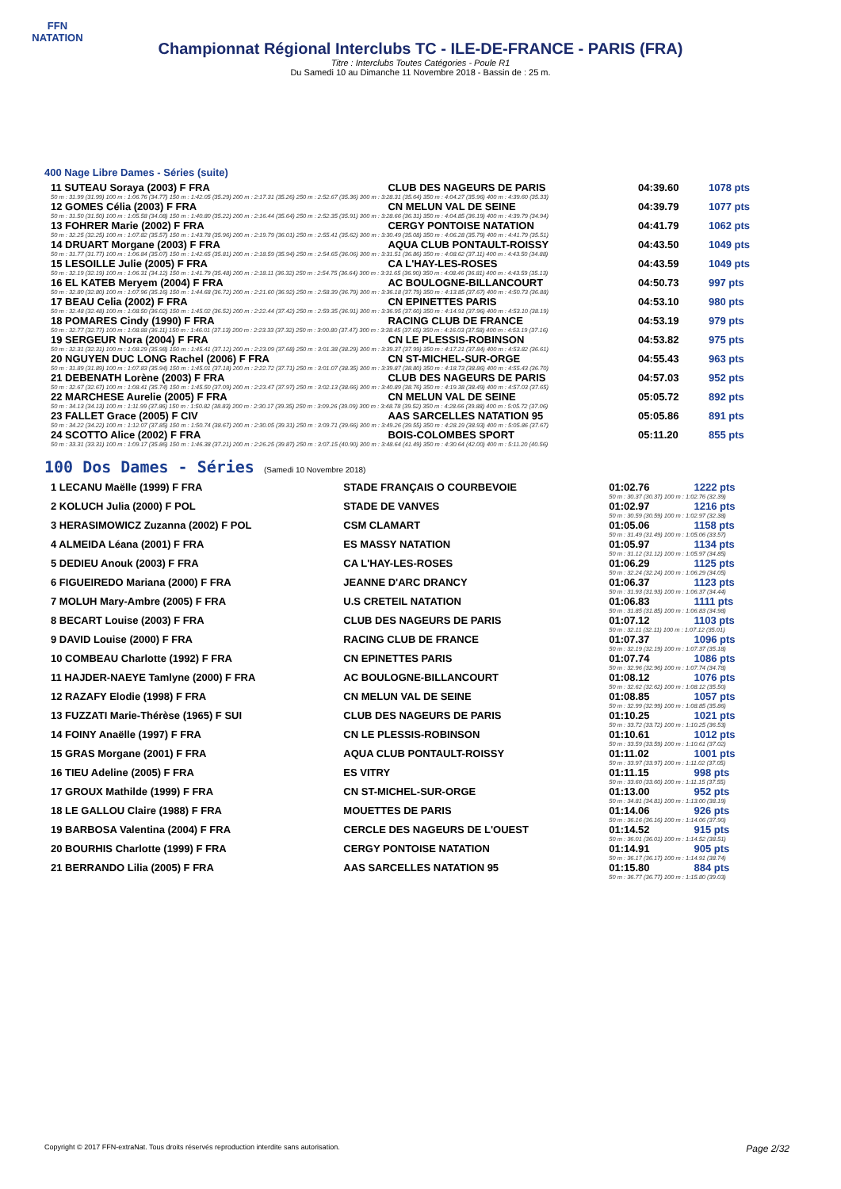FFN
NATATION
Championnat Régional Interclubs TC - ILE-DE-FRANCE - PARIS (FRA)
Titre : Interclubs Toutes Catégories - Poule R1
Du Samedi 10 au Dimanche 11 Novembre 2018 - Bassin de : 25 m.
400 Nage Libre Dames - Séries (suite)
| 11 SUTEAU Soraya (2003) F FRA | CLUB DES NAGEURS DE PARIS | 04:39.60 | 1078 pts |
| 50 m : 31.99 (31.99) 100 m : 1:06.76 (34.77) 150 m : 1:42.05 (35.29) 200 m : 2:17.31 (35.26) 250 m : 2:52.67 (35.36) 300 m : 3:28.31 (35.64) 350 m : 4:04.27 (35.96) 400 m : 4:39.60 (35.33) | | | |
| 12 GOMES Célia (2003) F FRA | CN MELUN VAL DE SEINE | 04:39.79 | 1077 pts |
| 50 m : 31.50 (31.50) 100 m : 1:05.58 (34.08) 150 m : 1:40.80 (35.22) 200 m : 2:16.44 (35.64) 250 m : 2:52.35 (35.91) 300 m : 3:28.66 (36.31) 350 m : 4:04.85 (36.19) 400 m : 4:39.79 (34.94) | | | |
| 13 FOHRER Marie (2002) F FRA | CERGY PONTOISE NATATION | 04:41.79 | 1062 pts |
| 50 m : 32.25 (32.25) 100 m : 1:07.82 (35.57) 150 m : 1:43.78 (35.96) 200 m : 2:19.79 (36.01) 250 m : 2:55.41 (35.62) 300 m : 3:30.49 (35.08) 350 m : 4:06.28 (35.79) 400 m : 4:41.79 (35.51) | | | |
| 14 DRUART Morgane (2003) F FRA | AQUA CLUB PONTAULT-ROISSY | 04:43.50 | 1049 pts |
| 50 m : 31.77 (31.77) 100 m : 1:06.84 (35.07) 150 m : 1:42.65 (35.81) 200 m : 2:18.59 (35.94) 250 m : 2:54.65 (36.06) 300 m : 3:31.51 (36.86) 350 m : 4:08.62 (37.11) 400 m : 4:43.50 (34.88) | | | |
| 15 LESOILLE Julie (2005) F FRA | CA L'HAY-LES-ROSES | 04:43.59 | 1049 pts |
| 50 m : 32.19 (32.19) 100 m : 1:06.31 (34.12) 150 m : 1:41.79 (35.48) 200 m : 2:18.11 (36.32) 250 m : 2:54.75 (36.64) 300 m : 3:31.65 (36.90) 350 m : 4:08.46 (36.81) 400 m : 4:43.59 (35.13) | | | |
| 16 EL KATEB Meryem (2004) F FRA | AC BOULOGNE-BILLANCOURT | 04:50.73 | 997 pts |
| 50 m : 32.80 (32.80) 100 m : 1:07.96 (35.16) 150 m : 1:44.68 (36.72) 200 m : 2:21.60 (36.92) 250 m : 2:58.39 (36.79) 300 m : 3:36.18 (37.79) 350 m : 4:13.85 (37.67) 400 m : 4:50.73 (36.88) | | | |
| 17 BEAU Celia (2002) F FRA | CN EPINETTES PARIS | 04:53.10 | 980 pts |
| 50 m : 32.48 (32.48) 100 m : 1:08.50 (36.02) 150 m : 1:45.02 (36.52) 200 m : 2:22.44 (37.42) 250 m : 2:59.35 (36.91) 300 m : 3:36.95 (37.60) 350 m : 4:14.91 (37.96) 400 m : 4:53.10 (38.19) | | | |
| 18 POMARES Cindy (1990) F FRA | RACING CLUB DE FRANCE | 04:53.19 | 979 pts |
| 50 m : 32.77 (32.77) 100 m : 1:08.88 (36.11) 150 m : 1:46.01 (37.13) 200 m : 2:23.33 (37.32) 250 m : 3:00.80 (37.47) 300 m : 3:38.45 (37.65) 350 m : 4:16.03 (37.58) 400 m : 4:53.19 (37.16) | | | |
| 19 SERGEUR Nora (2004) F FRA | CN LE PLESSIS-ROBINSON | 04:53.82 | 975 pts |
| 50 m : 32.31 (32.31) 100 m : 1:08.29 (35.98) 150 m : 1:45.41 (37.12) 200 m : 2:23.09 (37.68) 250 m : 3:01.38 (38.29) 300 m : 3:39.37 (37.99) 350 m : 4:17.21 (37.84) 400 m : 4:53.82 (36.61) | | | |
| 20 NGUYEN DUC LONG Rachel (2006) F FRA | CN ST-MICHEL-SUR-ORGE | 04:55.43 | 963 pts |
| 50 m : 31.89 (31.89) 100 m : 1:07.83 (35.94) 150 m : 1:45.01 (37.18) 200 m : 2:22.72 (37.71) 250 m : 3:01.07 (38.35) 300 m : 3:39.87 (38.80) 350 m : 4:18.73 (38.86) 400 m : 4:55.43 (36.70) | | | |
| 21 DEBENATH Lorène (2003) F FRA | CLUB DES NAGEURS DE PARIS | 04:57.03 | 952 pts |
| 50 m : 32.67 (32.67) 100 m : 1:08.41 (35.74) 150 m : 1:45.50 (37.09) 200 m : 2:23.47 (37.97) 250 m : 3:02.13 (38.66) 300 m : 3:40.89 (38.76) 350 m : 4:19.38 (38.49) 400 m : 4:57.03 (37.65) | | | |
| 22 MARCHESE Aurelie (2005) F FRA | CN MELUN VAL DE SEINE | 05:05.72 | 892 pts |
| 50 m : 34.13 (34.13) 100 m : 1:11.99 (37.86) 150 m : 1:50.82 (38.83) 200 m : 2:30.17 (39.35) 250 m : 3:09.26 (39.09) 300 m : 3:48.78 (39.52) 350 m : 4:28.66 (39.88) 400 m : 5:05.72 (37.06) | | | |
| 23 FALLET Grace (2005) F CIV | AAS SARCELLES NATATION 95 | 05:05.86 | 891 pts |
| 50 m : 34.22 (34.22) 100 m : 1:12.07 (37.85) 150 m : 1:50.74 (38.67) 200 m : 2:30.05 (39.31) 250 m : 3:09.71 (39.66) 300 m : 3:49.26 (39.55) 350 m : 4:28.19 (38.93) 400 m : 5:05.86 (37.67) | | | |
| 24 SCOTTO Alice (2002) F FRA | BOIS-COLOMBES SPORT | 05:11.20 | 855 pts |
| 50 m : 33.31 (33.31) 100 m : 1:09.17 (35.86) 150 m : 1:46.38 (37.21) 200 m : 2:26.25 (39.87) 250 m : 3:07.15 (40.90) 300 m : 3:48.64 (41.49) 350 m : 4:30.64 (42.00) 400 m : 5:11.20 (40.56) | | | |
100 Dos Dames - Séries (Samedi 10 Novembre 2018)
| 1 LECANU Maëlle (1999) F FRA | STADE FRANÇAIS O COURBEVOIE | 01:02.76 | 1222 pts |
| | | 50 m : 30.37 (30.37) 100 m : 1:02.76 (32.39) | |
| 2 KOLUCH Julia (2000) F POL | STADE DE VANVES | 01:02.97 | 1216 pts |
| | | 50 m : 30.59 (30.59) 100 m : 1:02.97 (32.38) | |
| 3 HERASIMOWICZ Zuzanna (2002) F POL | CSM CLAMART | 01:05.06 | 1158 pts |
| | | 50 m : 31.49 (31.49) 100 m : 1:05.06 (33.57) | |
| 4 ALMEIDA Léana (2001) F FRA | ES MASSY NATATION | 01:05.97 | 1134 pts |
| | | 50 m : 31.12 (31.12) 100 m : 1:05.97 (34.85) | |
| 5 DEDIEU Anouk (2003) F FRA | CA L'HAY-LES-ROSES | 01:06.29 | 1125 pts |
| | | 50 m : 32.24 (32.24) 100 m : 1:06.29 (34.05) | |
| 6 FIGUEIREDO Mariana (2000) F FRA | JEANNE D'ARC DRANCY | 01:06.37 | 1123 pts |
| | | 50 m : 31.93 (31.93) 100 m : 1:06.37 (34.44) | |
| 7 MOLUH Mary-Ambre (2005) F FRA | U.S CRETEIL NATATION | 01:06.83 | 1111 pts |
| | | 50 m : 31.85 (31.85) 100 m : 1:06.83 (34.98) | |
| 8 BECART Louise (2003) F FRA | CLUB DES NAGEURS DE PARIS | 01:07.12 | 1103 pts |
| | | 50 m : 32.11 (32.11) 100 m : 1:07.12 (35.01) | |
| 9 DAVID Louise (2000) F FRA | RACING CLUB DE FRANCE | 01:07.37 | 1096 pts |
| | | 50 m : 32.19 (32.19) 100 m : 1:07.37 (35.18) | |
| 10 COMBEAU Charlotte (1992) F FRA | CN EPINETTES PARIS | 01:07.74 | 1086 pts |
| | | 50 m : 32.96 (32.96) 100 m : 1:07.74 (34.78) | |
| 11 HAJDER-NAEYE Tamlyne (2000) F FRA | AC BOULOGNE-BILLANCOURT | 01:08.12 | 1076 pts |
| | | 50 m : 32.62 (32.62) 100 m : 1:08.12 (35.50) | |
| 12 RAZAFY Elodie (1998) F FRA | CN MELUN VAL DE SEINE | 01:08.85 | 1057 pts |
| | | 50 m : 32.99 (32.99) 100 m : 1:08.85 (35.86) | |
| 13 FUZZATI Marie-Thérèse (1965) F SUI | CLUB DES NAGEURS DE PARIS | 01:10.25 | 1021 pts |
| | | 50 m : 33.72 (33.72) 100 m : 1:10.25 (36.53) | |
| 14 FOINY Anaëlle (1997) F FRA | CN LE PLESSIS-ROBINSON | 01:10.61 | 1012 pts |
| | | 50 m : 33.59 (33.59) 100 m : 1:10.61 (37.02) | |
| 15 GRAS Morgane (2001) F FRA | AQUA CLUB PONTAULT-ROISSY | 01:11.02 | 1001 pts |
| | | 50 m : 33.97 (33.97) 100 m : 1:11.02 (37.05) | |
| 16 TIEU Adeline (2005) F FRA | ES VITRY | 01:11.15 | 998 pts |
| | | 50 m : 33.60 (33.60) 100 m : 1:11.15 (37.55) | |
| 17 GROUX Mathilde (1999) F FRA | CN ST-MICHEL-SUR-ORGE | 01:13.00 | 952 pts |
| | | 50 m : 34.81 (34.81) 100 m : 1:13.00 (38.19) | |
| 18 LE GALLOU Claire (1988) F FRA | MOUETTES DE PARIS | 01:14.06 | 926 pts |
| | | 50 m : 36.16 (36.16) 100 m : 1:14.06 (37.90) | |
| 19 BARBOSA Valentina (2004) F FRA | CERCLE DES NAGEURS DE L'OUEST | 01:14.52 | 915 pts |
| | | 50 m : 36.01 (36.01) 100 m : 1:14.52 (38.51) | |
| 20 BOURHIS Charlotte (1999) F FRA | CERGY PONTOISE NATATION | 01:14.91 | 905 pts |
| | | 50 m : 36.17 (36.17) 100 m : 1:14.91 (38.74) | |
| 21 BERRANDO Lilia (2005) F FRA | AAS SARCELLES NATATION 95 | 01:15.80 | 884 pts |
| | | 50 m : 36.77 (36.77) 100 m : 1:15.80 (39.03) | |
Copyright © 2017 FFN-extraNat. Tous droits réservés reproduction interdite sans autorisation. Page 2/32